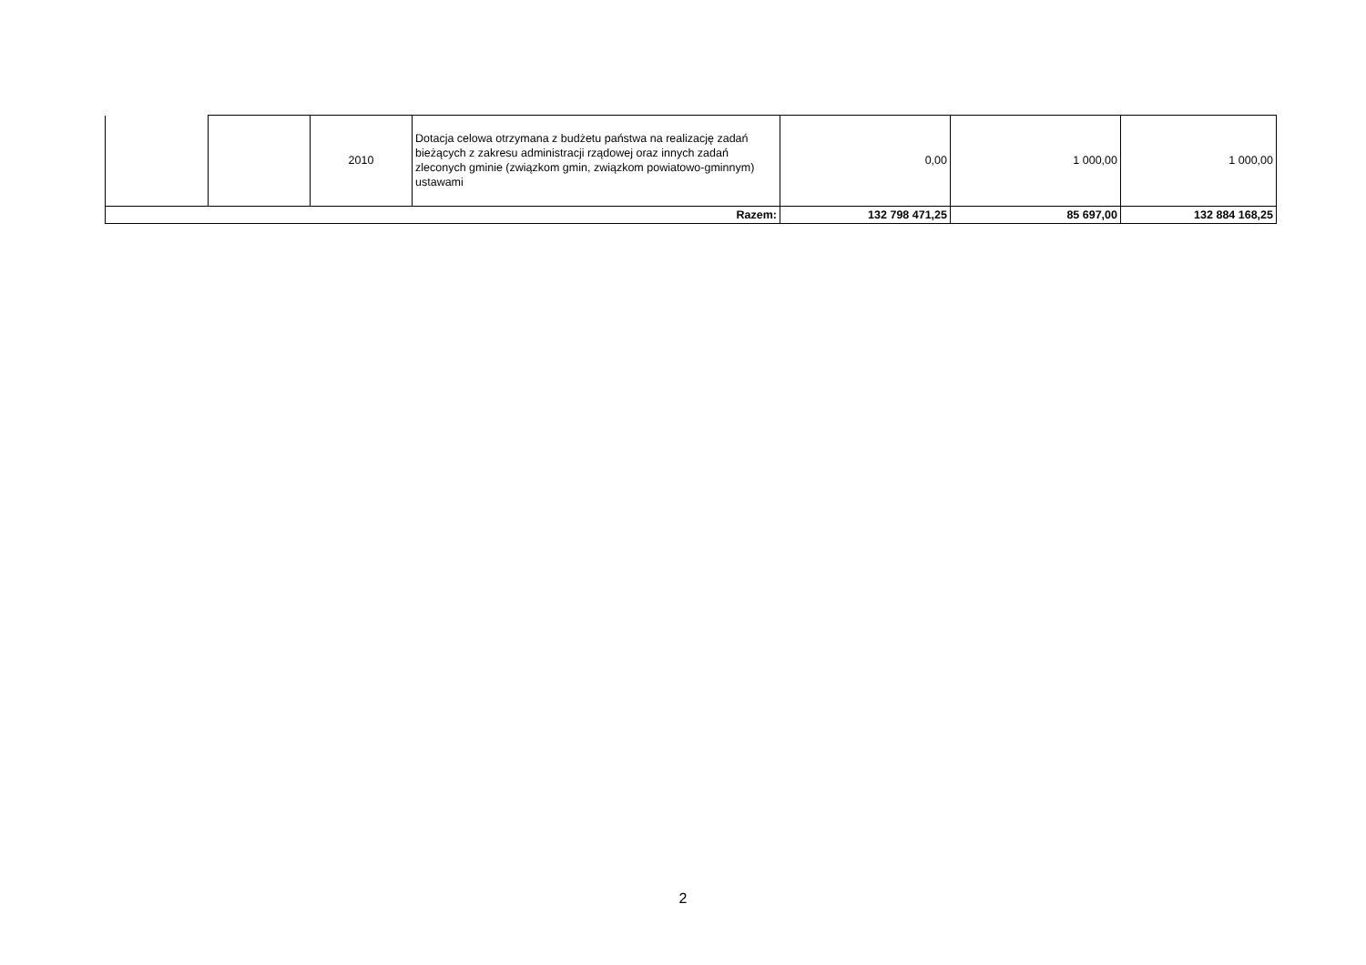| | | 2010 | Dotacja celowa otrzymana z budżetu państwa na realizację zadań bieżących z zakresu administracji rządowej oraz innych zadań zleconych gminie (związkom gmin, związkom powiatowo-gminnym) ustawami | 0,00 | 1 000,00 | 1 000,00 |
| Razem: | | | | 132 798 471,25 | 85 697,00 | 132 884 168,25 |
2